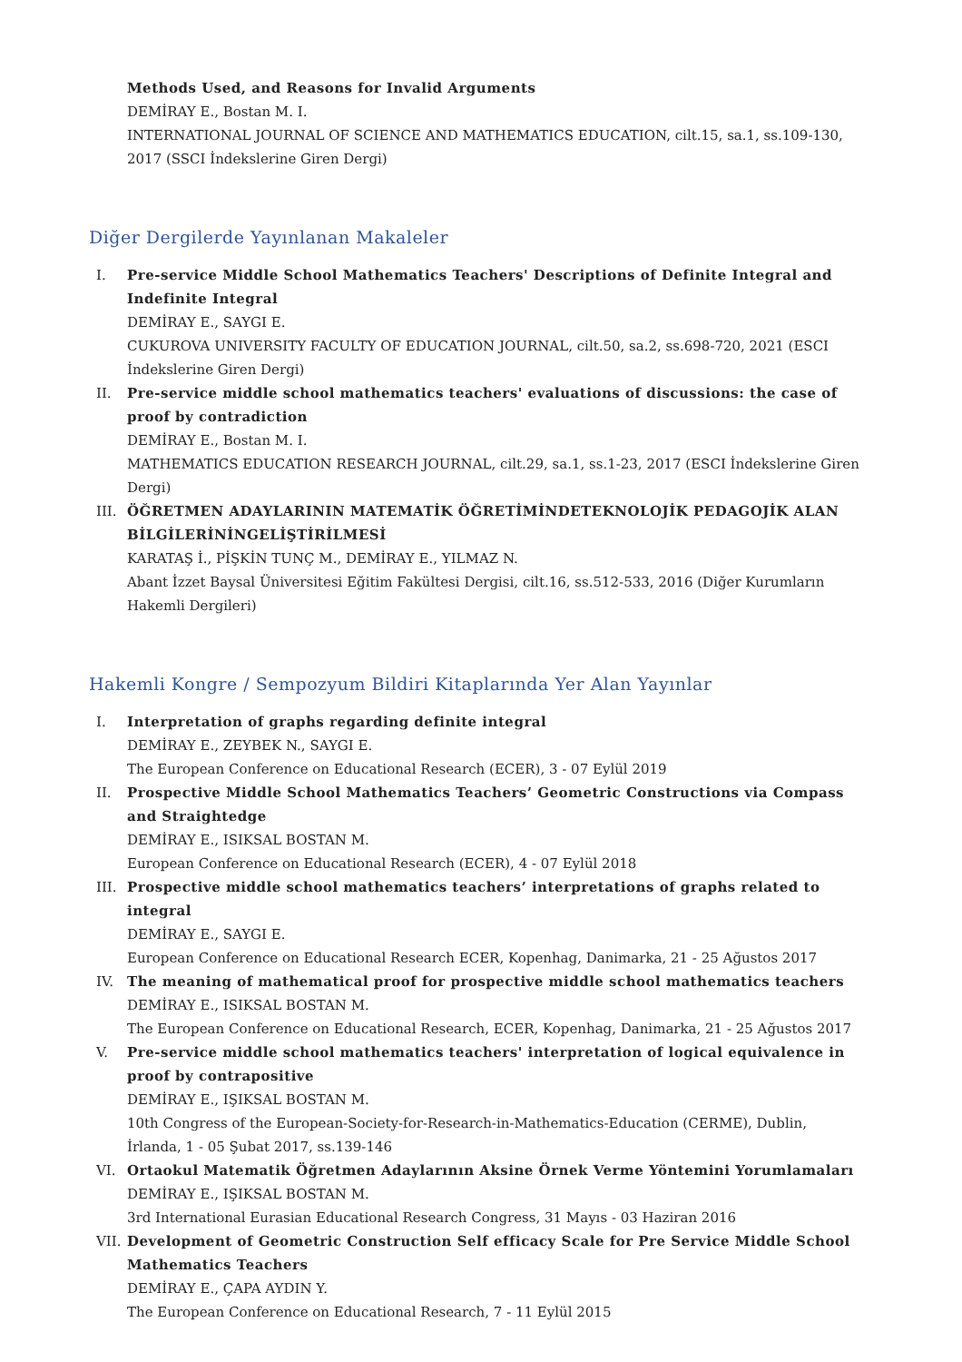Methods Used, and Reasons for Invalid Arguments
DEMİRAY E., Bostan M. I.
INTERNATIONAL JOURNAL OF SCIENCE AND MATHEMATICS EDUCATION, cilt.15, sa.1, ss.109-130, 2017 (SSCI İndekslerine Giren Dergi)
Diğer Dergilerde Yayınlanan Makaleler
I. Pre-service Middle School Mathematics Teachers' Descriptions of Definite Integral and Indefinite Integral
DEMİRAY E., SAYGI E.
CUKUROVA UNIVERSITY FACULTY OF EDUCATION JOURNAL, cilt.50, sa.2, ss.698-720, 2021 (ESCI İndekslerine Giren Dergi)
II. Pre-service middle school mathematics teachers' evaluations of discussions: the case of proof by contradiction
DEMİRAY E., Bostan M. I.
MATHEMATICS EDUCATION RESEARCH JOURNAL, cilt.29, sa.1, ss.1-23, 2017 (ESCI İndekslerine Giren Dergi)
III. ÖĞRETMEN ADAYLARININ MATEMATİK ÖĞRETİMİNDETEKNOLOJİK PEDAGOJİK ALAN BİLGİLERİNİNGELİŞTİRİLMESİ
KARATAŞ İ., PİŞKİN TUNÇ M., DEMİRAY E., YILMAZ N.
Abant İzzet Baysal Üniversitesi Eğitim Fakültesi Dergisi, cilt.16, ss.512-533, 2016 (Diğer Kurumların Hakemli Dergileri)
Hakemli Kongre / Sempozyum Bildiri Kitaplarında Yer Alan Yayınlar
I. Interpretation of graphs regarding definite integral
DEMİRAY E., ZEYBEK N., SAYGI E.
The European Conference on Educational Research (ECER), 3 - 07 Eylül 2019
II. Prospective Middle School Mathematics Teachers’ Geometric Constructions via Compass and Straightedge
DEMİRAY E., ISIKSAL BOSTAN M.
European Conference on Educational Research (ECER), 4 - 07 Eylül 2018
III. Prospective middle school mathematics teachers’ interpretations of graphs related to integral
DEMİRAY E., SAYGI E.
European Conference on Educational Research ECER, Kopenhag, Danimarka, 21 - 25 Ağustos 2017
IV. The meaning of mathematical proof for prospective middle school mathematics teachers
DEMİRAY E., ISIKSAL BOSTAN M.
The European Conference on Educational Research, ECER, Kopenhag, Danimarka, 21 - 25 Ağustos 2017
V. Pre-service middle school mathematics teachers' interpretation of logical equivalence in proof by contrapositive
DEMİRAY E., IŞIKSAL BOSTAN M.
10th Congress of the European-Society-for-Research-in-Mathematics-Education (CERME), Dublin, İrlanda, 1 - 05 Şubat 2017, ss.139-146
VI. Ortaokul Matematik Öğretmen Adaylarının Aksine Örnek Verme Yöntemini Yorumlamaları
DEMİRAY E., IŞIKSAL BOSTAN M.
3rd International Eurasian Educational Research Congress, 31 Mayıs - 03 Haziran 2016
VII. Development of Geometric Construction Self efficacy Scale for Pre Service Middle School Mathematics Teachers
DEMİRAY E., ÇAPA AYDIN Y.
The European Conference on Educational Research, 7 - 11 Eylül 2015